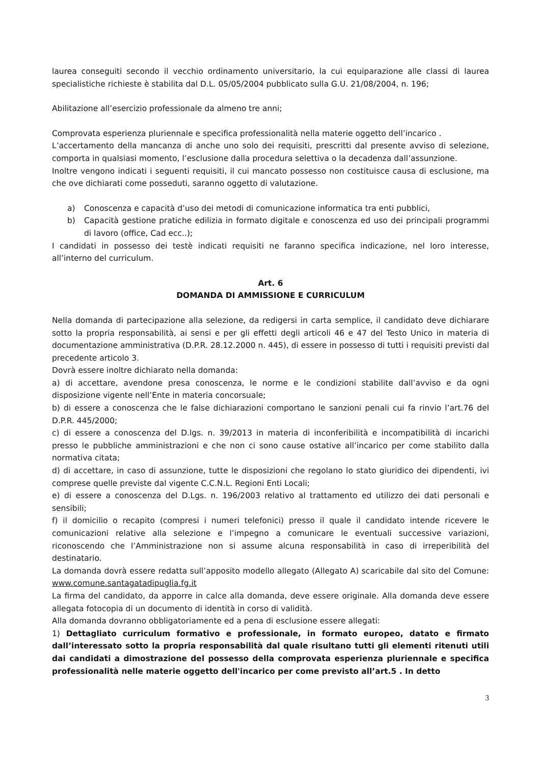laurea conseguiti secondo il vecchio ordinamento universitario, la cui equiparazione alle classi di laurea specialistiche richieste è stabilita dal D.L. 05/05/2004 pubblicato sulla G.U. 21/08/2004, n. 196;
Abilitazione all’esercizio professionale da almeno tre anni;
Comprovata esperienza pluriennale e specifica professionalità nella materie oggetto dell’incarico .
L’accertamento della mancanza di anche uno solo dei requisiti, prescritti dal presente avviso di selezione, comporta in qualsiasi momento, l’esclusione dalla procedura selettiva o la decadenza dall’assunzione.
Inoltre vengono indicati i seguenti requisiti, il cui mancato possesso non costituisce causa di esclusione, ma che ove dichiarati come posseduti, saranno oggetto di valutazione.
a) Conoscenza e capacità d’uso dei metodi di comunicazione informatica tra enti pubblici,
b) Capacità gestione pratiche edilizia in formato digitale e conoscenza ed uso dei principali programmi di lavoro (office, Cad ecc..);
I candidati in possesso dei testè indicati requisiti ne faranno specifica indicazione, nel loro interesse, all’interno del curriculum.
Art. 6
DOMANDA DI AMMISSIONE E CURRICULUM
Nella domanda di partecipazione alla selezione, da redigersi in carta semplice, il candidato deve dichiarare sotto la propria responsabilità, ai sensi e per gli effetti degli articoli 46 e 47 del Testo Unico in materia di documentazione amministrativa (D.P.R. 28.12.2000 n. 445), di essere in possesso di tutti i requisiti previsti dal precedente articolo 3.
Dovrà essere inoltre dichiarato nella domanda:
a) di accettare, avendone presa conoscenza, le norme e le condizioni stabilite dall’avviso e da ogni disposizione vigente nell’Ente in materia concorsuale;
b) di essere a conoscenza che le false dichiarazioni comportano le sanzioni penali cui fa rinvio l’art.76 del D.P.R. 445/2000;
c) di essere a conoscenza del D.lgs. n. 39/2013 in materia di inconferibilità e incompatibilità di incarichi presso le pubbliche amministrazioni e che non ci sono cause ostative all’incarico per come stabilito dalla normativa citata;
d) di accettare, in caso di assunzione, tutte le disposizioni che regolano lo stato giuridico dei dipendenti, ivi comprese quelle previste dal vigente C.C.N.L. Regioni Enti Locali;
e) di essere a conoscenza del D.Lgs. n. 196/2003 relativo al trattamento ed utilizzo dei dati personali e sensibili;
f) il domicilio o recapito (compresi i numeri telefonici) presso il quale il candidato intende ricevere le comunicazioni relative alla selezione e l’impegno a comunicare le eventuali successive variazioni, riconoscendo che l’Amministrazione non si assume alcuna responsabilità in caso di irreperibilità del destinatario.
La domanda dovrà essere redatta sull’apposito modello allegato (Allegato A) scaricabile dal sito del Comune: www.comune.santagatadipuglia.fg.it
La firma del candidato, da apporre in calce alla domanda, deve essere originale. Alla domanda deve essere allegata fotocopia di un documento di identità in corso di validità.
Alla domanda dovranno obbligatoriamente ed a pena di esclusione essere allegati:
1) Dettagliato curriculum formativo e professionale, in formato europeo, datato e firmato dall’interessato sotto la propria responsabilità dal quale risultano tutti gli elementi ritenuti utili dai candidati a dimostrazione del possesso della comprovata esperienza pluriennale e specifica professionalità nelle materie oggetto dell'incarico per come previsto all’art.5 . In detto
3